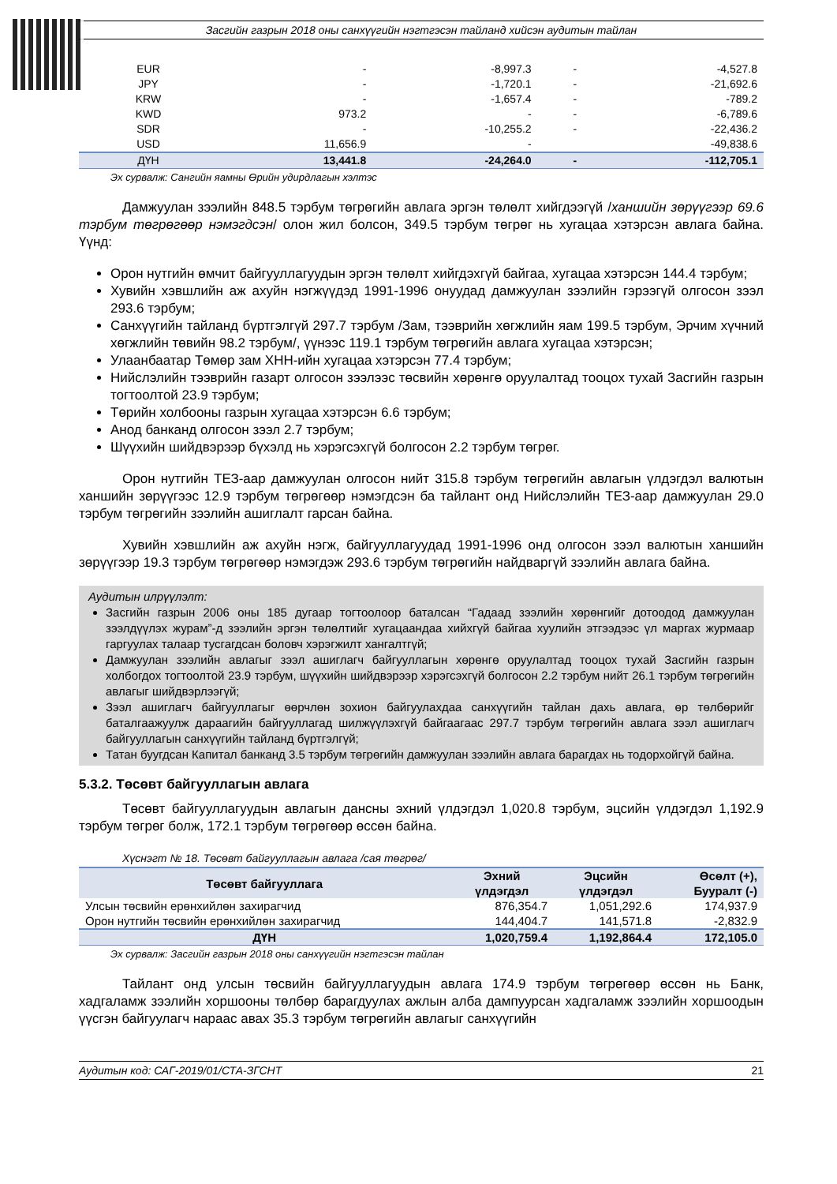Засгийн газрын 2018 оны санхүүгийн нэгтгэсэн тайланд хийсэн аудитын тайлан
| EUR | - | -8,997.3 | - | -4,527.8 |
| JPY | - | -1,720.1 | - | -21,692.6 |
| KRW | - | -1,657.4 | - | -789.2 |
| KWD | 973.2 | - | - | -6,789.6 |
| SDR | - | -10,255.2 | - | -22,436.2 |
| USD | 11,656.9 | - | | -49,838.6 |
| ДҮН | 13,441.8 | -24,264.0 | - | -112,705.1 |
Эх сурвалж: Сангийн яамны Өрийн удирдлагын хэлтэс
Дамжуулан зээлийн 848.5 тэрбум төгрөгийн авлага эргэн төлөлт хийгдээгүй /ханшийн зөрүүгээр 69.6 тэрбум төгрөгөөр нэмэгдсэн/ олон жил болсон, 349.5 тэрбум төгрөг нь хугацаа хэтэрсэн авлага байна. Үүнд:
Орон нутгийн өмчит байгууллагуудын эргэн төлөлт хийгдэхгүй байгаа, хугацаа хэтэрсэн 144.4 тэрбум;
Хувийн хэвшлийн аж ахуйн нэгжүүдэд 1991-1996 онуудад дамжуулан зээлийн гэрээгүй олгосон зээл 293.6 тэрбум;
Санхүүгийн тайланд бүртгэлгүй 297.7 тэрбум /Зам, тээврийн хөгжлийн яам 199.5 тэрбум, Эрчим хүчний хөгжлийн төвийн 98.2 тэрбум/, үүнээс 119.1 тэрбум төгрөгийн авлага хугацаа хэтэрсэн;
Улаанбаатар Төмөр зам ХНН-ийн хугацаа хэтэрсэн 77.4 тэрбум;
Нийслэлийн тээврийн газарт олгосон зээлээс төсвийн хөрөнгө оруулалтад тооцох тухай Засгийн газрын тогтоолтой 23.9 тэрбум;
Төрийн холбооны газрын хугацаа хэтэрсэн 6.6 тэрбум;
Анод банканд олгосон зээл 2.7 тэрбум;
Шүүхийн шийдвэрээр бүхэлд нь хэрэгсэхгүй болгосон 2.2 тэрбум төгрөг.
Орон нутгийн ТЕЗ-аар дамжуулан олгосон нийт 315.8 тэрбум төгрөгийн авлагын үлдэгдэл валютын ханшийн зөрүүгээс 12.9 тэрбум төгрөгөөр нэмэгдсэн ба тайлант онд Нийслэлийн ТЕЗ-аар дамжуулан 29.0 тэрбум төгрөгийн зээлийн ашиглалт гарсан байна.
Хувийн хэвшлийн аж ахуйн нэгж, байгууллагуудад 1991-1996 онд олгосон зээл валютын ханшийн зөрүүгээр 19.3 тэрбум төгрөгөөр нэмэгдэж 293.6 тэрбум төгрөгийн найдваргүй зээлийн авлага байна.
Аудитын илрүүлэлт:
Засгийн газрын 2006 оны 185 дугаар тогтоолоор баталсан “Гадаад зээлийн хөрөнгийг дотоодод дамжуулан зээлдүүлэх журам”-д зээлийн эргэн төлөлтийг хугацаандаа хийхгүй байгаа хуулийн этгээдээс үл маргах журмаар гаргуулах талаар тусгагдсан боловч хэрэгжилт хангалтгүй;
Дамжуулан зээлийн авлагыг зээл ашиглагч байгууллагын хөрөнгө оруулалтад тооцох тухай Засгийн газрын холбогдох тогтоолтой 23.9 тэрбум, шүүхийн шийдвэрээр хэрэгсэхгүй болгосон 2.2 тэрбум нийт 26.1 тэрбум төгрөгийн авлагыг шийдвэрлээгүй;
Зээл ашиглагч байгууллагыг өөрчлөн зохион байгуулахдаа санхүүгийн тайлан дахь авлага, өр төлбөрийг баталгаажуулж дараагийн байгууллагад шилжүүлэхгүй байгаагаас 297.7 тэрбум төгрөгийн авлага зээл ашиглагч байгууллагын санхүүгийн тайланд бүртгэлгүй;
Татан буугдсан Капитал банканд 3.5 тэрбум төгрөгийн дамжуулан зээлийн авлага барагдах нь тодорхойгүй байна.
5.3.2. Төсөвт байгууллагын авлага
Төсөвт байгууллагуудын авлагын дансны эхний үлдэгдэл 1,020.8 тэрбум, эцсийн үлдэгдэл 1,192.9 тэрбум төгрөг болж, 172.1 тэрбум төгрөгөөр өссөн байна.
Хүснэгт № 18. Төсөвт байгууллагын авлага /сая төгрөг/
| Төсөвт байгууллага | Эхний үлдэгдэл | Эцсийн үлдэгдэл | Өсөлт (+), Бууралт (-) |
| --- | --- | --- | --- |
| Улсын төсвийн ерөнхийлөн захирагчид | 876,354.7 | 1,051,292.6 | 174,937.9 |
| Орон нутгийн төсвийн ерөнхийлөн захирагчид | 144,404.7 | 141,571.8 | -2,832.9 |
| ДҮН | 1,020,759.4 | 1,192,864.4 | 172,105.0 |
Эх сурвалж: Засгийн газрын 2018 оны санхүүгийн нэгтгэсэн тайлан
Тайлант онд улсын төсвийн байгууллагуудын авлага 174.9 тэрбум төгрөгөөр өссөн нь Банк, хадгаламж зээлийн хоршооны төлбөр барагдуулах ажлын алба дампуурсан хадгаламж зээлийн хоршоодын үүсгэн байгуулагч нараас авах 35.3 тэрбум төгрөгийн авлагыг санхүүгийн
Аудитын код: САГ-2019/01/СТА-ЗГСНТ 21